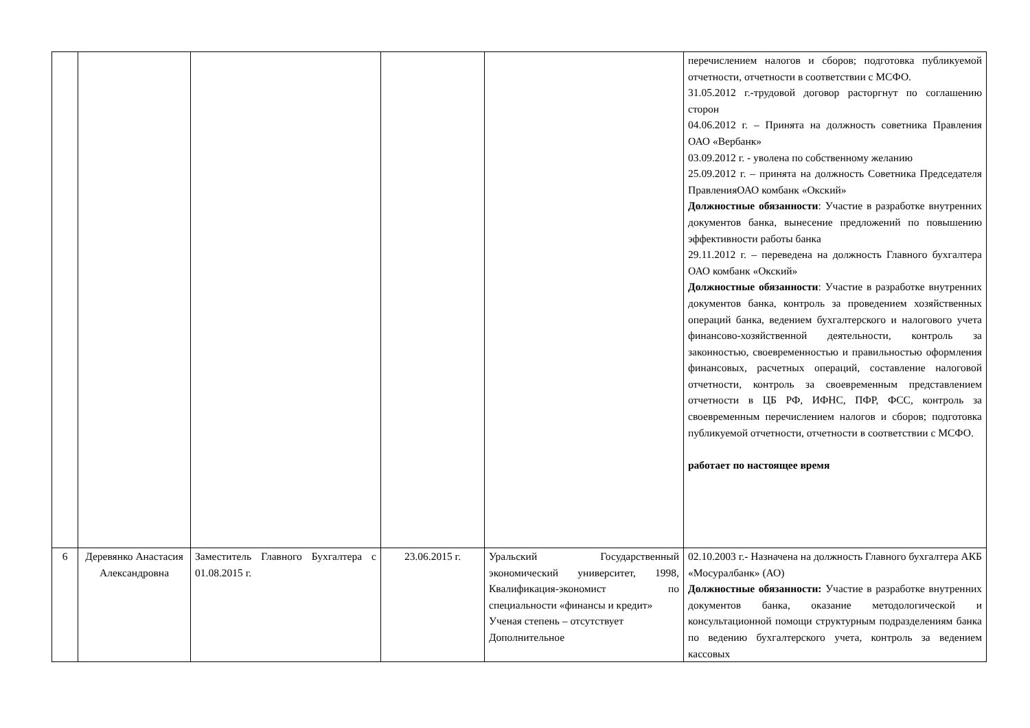| | | | | | перечислением налогов и сборов; подготовка публикуемой отчетности, отчетности в соответствии с МСФО. 31.05.2012 г.-трудовой договор расторгнут по соглашению сторон 04.06.2012 г. – Принята на должность советника Правления ОАО «Вербанк» 03.09.2012 г. - уволена по собственному желанию 25.09.2012 г. – принята на должность Советника Председателя ПравленияОАО комбанк «Окский» Должностные обязанности : Участие в разработке внутренних документов банка, вынесение предложений по повышению эффективности работы банка 29.11.2012 г. – переведена на должность Главного бухгалтера ОАО комбанк «Окский» Должностные обязанности : Участие в разработке внутренних документов банка, контроль за проведением хозяйственных операций банка, ведением бухгалтерского и налогового учета финансово-хозяйственной деятельности, контроль за законностью, своевременностью и правильностью оформления финансовых, расчетных операций, составление налоговой отчетности, контроль за своевременным представлением отчетности в ЦБ РФ, ИФНС, ПФР, ФСС, контроль за своевременным перечислением налогов и сборов; подготовка публикуемой отчетности, отчетности в соответствии с МСФО. работает по настоящее время |
| 6 | Деревянко Анастасия Александровна | Заместитель Главного Бухгалтера с 01.08.2015 г. | 23.06.2015 г. | Уральский Государственный экономический университет, 1998, Квалификация-экономист по специальности «финансы и кредит» Ученая степень – отсутствует Дополнительное | 02.10.2003 г.- Назначена на должность Главного бухгалтера АКБ «Мосуралбанк» (АО) Должностные обязанности: Участие в разработке внутренних документов банка, оказание методологической и консультационной помощи структурным подразделениям банка по ведению бухгалтерского учета, контроль за ведением кассовых |